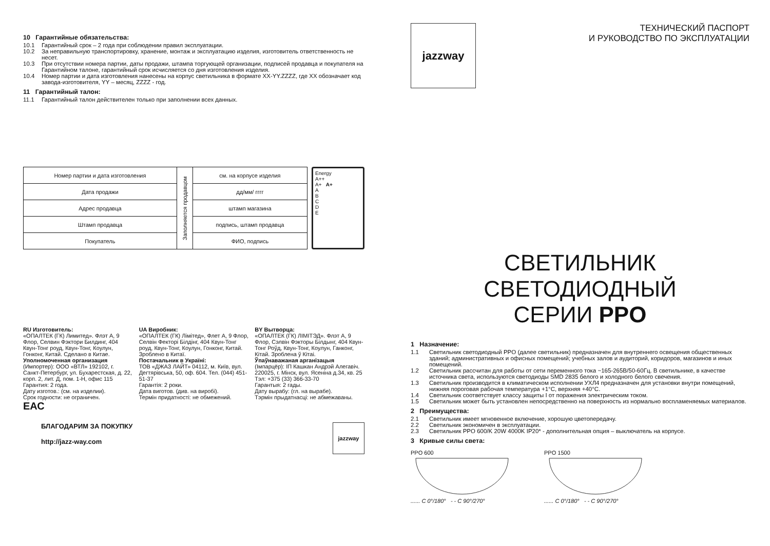10 Гарантийные обязательства:
10.1 Гарантийный срок – 2 года при соблюдении правил эксплуатации.
10.2 За неправильную транспортировку, хранение, монтаж и эксплуатацию изделия, изготовитель ответственность не несет.
10.3 При отсутствии номера партии, даты продажи, штампа торгующей организации, подписей продавца и покупателя на Гарантийном талоне, гарантийный срок исчисляется со дня изготовления изделия.
10.4 Номер партии и дата изготовления нанесены на корпус светильника в формате XX-YY.ZZZZ, где XX обозначает код завода-изготовителя, YY – месяц, ZZZZ - год.
11 Гарантийный талон:
11.1 Гарантийный талон действителен только при заполнении всех данных.
| Номер партии и дата изготовления | Заполняется продавцом | см. на корпусе изделия |
| Дата продажи | | дд/мм/ гггг |
| Адрес продавца | | штамп магазина |
| Штамп продавца | | подпись, штамп продавца |
| Покупатель | | ФИО, подпись |
Energy
A++
A+ A+
A
B
C
D
E
RU Изготовитель:
«ОПАЛТЕК (ГК) Лимитед». Флэт А, 9 Флор, Селвин Фэктори Билдинг, 404 Квун-Тонг роуд, Квун-Тонг, Коулун, Гонконг, Китай. Сделано в Китае.
Уполномоченная организация
(Импортер): ООО «ВТЛ» 192102, г. Санкт-Петербург, ул. Бухарестская, д. 22, корп. 2, лит. Д, пом. 1-Н, офис 115
Гарантия: 2 года.
Дату изготов.: (см. на изделии).
Срок годности: не ограничен.
ЕАС
UA Виробник:
«ОПАЛТЕК (ГК) Лімітед», Флет А, 9 Флор, Селвін Фекторі Білдінг, 404 Квун-Тонг роуд, Квун-Тонг, Коулун, Гонконг, Китай. Зроблено в Китаї.
Постачальник в Україні:
ТОВ «ДЖАЗ ЛАЙТ» 04112, м. Київ, вул. Дегтярівська, 50, оф. 604. Тел. (044) 451-51-37
Гарантія: 2 роки.
Дата виготов. (див. на виробі).
Термін придатності: не обмежений.
BY Вытворца:
«ОПАЛТЕК (ГК) ЛІМІТЭД». Флэт А, 9 Флор, Сэлвін Фэкторы Білдынг, 404 Квун-Тонг Роўд, Квун-Тонг, Коулун, Ганконг, Кітай. Зроблена ў Кітаі.
Ўпаўнаважаная арганізацыя
(Імпарцёр): ІП Кашкан Андрэй Алегавіч. 220025, г. Мінск, вул. Ясеніна д.34, кв. 25
Тэл: +375 (33) 366-33-70
Гарантыя: 2 гады.
Дату вырабу: (гл. на вырабе).
Тэрмін прыдатнасці: не абмежаваны.
БЛАГОДАРИМ ЗА ПОКУПКУ
http://jazz-way.com
jazzway
jazzway
ТЕХНИЧЕСКИЙ ПАСПОРТ
И РУКОВОДСТВО ПО ЭКСПЛУАТАЦИИ
СВЕТИЛЬНИК СВЕТОДИОДНЫЙ
СЕРИИ PPO
1 Назначение:
1.1 Светильник светодиодный PPO (далее светильник) предназначен для внутреннего освещения общественных зданий; административных и офисных помещений; учебных залов и аудиторий, коридоров, магазинов и иных помещений.
1.2 Светильник рассчитан для работы от сети переменного тока ~165-265В/50-60Гц. В светильнике, в качестве источника света, используются светодиоды SMD 2835 белого и холодного белого свечения.
1.3 Светильник производится в климатическом исполнении УХЛ4 предназначен для установки внутри помещений, нижняя пороговая рабочая температура +1°С, верхняя +40°С.
1.4 Светильник соответствует классу защиты I от поражения электрическим током.
1.5 Светильник может быть установлен непосредственно на поверхность из нормально воспламеняемых материалов.
2 Преимущества:
2.1 Светильник имеет мгновенное включение, хорошую цветопередачу.
2.2 Светильник экономичен в эксплуатации.
2.3 Светильник PPO 600/K 20W 4000K IP20* - дополнительная опция – выключатель на корпусе.
3 Кривые силы света:
PPO 600
...... C 0°/180° - - C 90°/270°
PPO 1500
...... C 0°/180° - - C 90°/270°